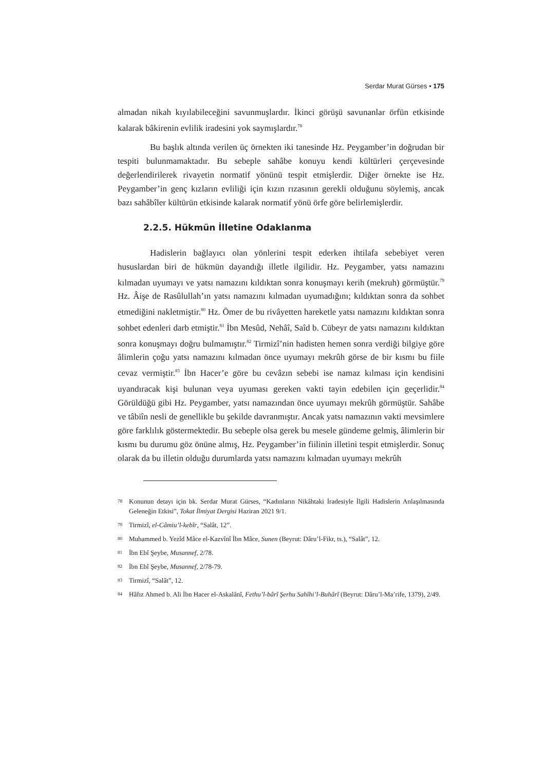Serdar Murat Gürses • 175
almadan nikah kıyılabileceğini savunmuşlardır. İkinci görüşü savunanlar örfün etkisinde kalarak bâkirenin evlilik iradesini yok saymışlardır.<sup>78</sup>
Bu başlık altında verilen üç örnekten iki tanesinde Hz. Peygamber’in doğrudan bir tespiti bulunmamaktadır. Bu sebeple sahâbe konuyu kendi kültürleri çerçevesinde değerlendirilerek rivayetin normatif yönünü tespit etmişlerdir. Diğer örnekte ise Hz. Peygamber’in genç kızların evliliği için kızın rızasının gerekli olduğunu söylemiş, ancak bazı sahâbîler kültürün etkisinde kalarak normatif yönü örfe göre belirlemişlerdir.
2.2.5. Hükmün İlletine Odaklanma
Hadislerin bağlayıcı olan yönlerini tespit ederken ihtilafa sebebiyet veren hususlardan biri de hükmün dayandığı illetle ilgilidir. Hz. Peygamber, yatsı namazını kılmadan uyumayı ve yatsı namazını kıldıktan sonra konuşmayı kerih (mekruh) görmüştür.<sup>79</sup> Hz. Âişe de Rasûlullah’ın yatsı namazını kılmadan uyumadığını; kıldıktan sonra da sohbet etmediğini nakletmiştir.<sup>80</sup> Hz. Ömer de bu rivâyetten hareketle yatsı namazını kıldıktan sonra sohbet edenleri darb etmiştir.<sup>81</sup> İbn Mesûd, Nehâî, Saîd b. Cübeyr de yatsı namazını kıldıktan sonra konuşmayı doğru bulmamıştır.<sup>82</sup> Tirmizî’nin hadisten hemen sonra verdiği bilgiye göre âlimlerin çoğu yatsı namazını kılmadan önce uyumayı mekrûh görse de bir kısmı bu fiile cevaz vermiştir.<sup>83</sup> İbn Hacer’e göre bu cevâzın sebebi ise namaz kılması için kendisini uyandıracak kişi bulunan veya uyuması gereken vakti tayin edebilen için geçerlidir.<sup>84</sup> Görüldüğü gibi Hz. Peygamber, yatsı namazından önce uyumayı mekrûh görmüştür. Sahâbe ve tâbiîn nesli de genellikle bu şekilde davranmıştır. Ancak yatsı namazının vakti mevsimlere göre farklılık göstermektedir. Bu sebeple olsa gerek bu mesele gündeme gelmiş, âlimlerin bir kısmı bu durumu göz önüne almış, Hz. Peygamber’in fiilinin illetini tespit etmişlerdir. Sonuç olarak da bu illetin olduğu durumlarda yatsı namazını kılmadan uyumayı mekrûh
78 Konunun detayı için bk. Serdar Murat Gürses, “Kadınların Nikâhtaki İradesiyle İlgili Hadislerin Anlaşılmasında Geleneğin Etkisi”, Tokat İlmiyat Dergisi Haziran 2021 9/1.
79 Tirmizî, el-Câmiu’l-kebîr, “Salât, 12”.
80 Muhammed b. Yezîd Mâce el-Kazvînî İbn Mâce, Sunen (Beyrut: Dâru’l-Fikr, ts.), “Salât”, 12.
81 İbn Ebî Şeybe, Musannef, 2/78.
82 İbn Ebî Şeybe, Musannef, 2/78-79.
83 Tirmizî, “Salât”, 12.
84 Hâfız Ahmed b. Ali İbn Hacer el-Askalânî, Fethu’l-bârî Şerhu Sahîhi’l-Buhârî (Beyrut: Dâru’l-Ma’rife, 1379), 2/49.